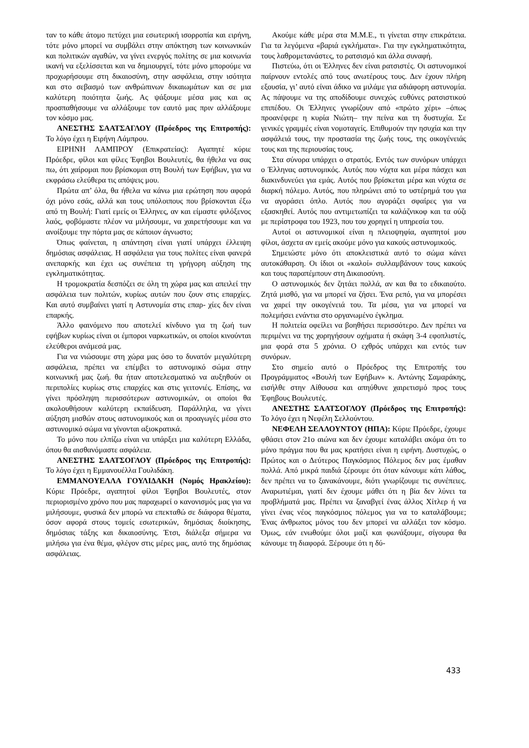ταν το κάθε άτομο πετύχει μια εσωτερική ισορροπία και ειρήνη, τότε μόνο μπορεί να συμβάλει στην απόκτηση των κοινωνικών και πολιτικών αγαθών, να γίνει ενεργός πολίτης σε μια κοινωνία ικανή να εξελίσσεται και να δημιουργεί, τότε μόνο μπορούμε να προχωρήσουμε στη δικαιοσύνη, στην ασφάλεια, στην ισότητα και στο σεβασμό των ανθρώπινων δικαιωμάτων και σε μια καλύτερη ποιότητα ζωής. Ας ψάξουμε μέσα μας και ας προσπαθήσουμε να αλλάξουμε τον εαυτό μας πριν αλλάξουμε τον κόσμο μας.
ΑΝΕΣΤΗΣ ΣΑΑΤΣΑΓΛΟΥ (Πρόεδρος της Επιτροπής): Το λόγο έχει η Ειρήνη Λάμπρου.
ΕΙΡΗΝΗ ΛΑΜΠΡΟΥ (Επικρατείας): Αγαπητέ κύριε Πρόεδρε, φίλοι και φίλες Έφηβοι Βουλευτές, θα ήθελα να σας πω, ότι χαίρομαι που βρίσκομαι στη Βουλή των Εφήβων, για να εκφράσω ελεύθερα τις απόψεις μου.
Πρώτα απ’ όλα, θα ήθελα να κάνω μια ερώτηση που αφορά όχι μόνο εσάς, αλλά και τους υπόλοιπους που βρίσκονται έξω από τη Βουλή: Γιατί εμείς οι Έλληνες, αν και είμαστε φιλόξενος λαός, φοβόμαστε πλέον να μιλήσουμε, να χαιρετήσουμε και να ανοίξουμε την πόρτα μας σε κάποιον άγνωστο;
Όπως φαίνεται, η απάντηση είναι γιατί υπάρχει έλλειψη δημόσιας ασφάλειας. Η ασφάλεια για τους πολίτες είναι φανερά ανεπαρκής και έχει ως συνέπεια τη γρήγορη αύξηση της εγκληματικότητας.
Η τρομοκρατία δεσπόζει σε όλη τη χώρα μας και απειλεί την ασφάλεια των πολιτών, κυρίως αυτών που ζουν στις επαρχίες. Και αυτό συμβαίνει γιατί η Αστυνομία στις επαρ- χίες δεν είναι επαρκής.
Άλλο φαινόμενο που αποτελεί κίνδυνο για τη ζωή των εφήβων κυρίως είναι οι έμποροι ναρκωτικών, οι οποίοι κινούνται ελεύθεροι ανάμεσά μας.
Για να νιώσουμε στη χώρα μας όσο το δυνατόν μεγαλύτερη ασφάλεια, πρέπει να επέμβει το αστυνομικό σώμα στην κοινωνική μας ζωή. θα ήταν αποτελεσματικό να αυξηθούν οι περιπολίες κυρίως στις επαρχίες και στις γειτονιές. Επίσης, να γίνει πρόσληψη περισσότερων αστυνομικών, οι οποίοι θα ακολουθήσουν καλύτερη εκπαίδευση. Παράλληλα, να γίνει αύξηση μισθών στους αστυνομικούς και οι προαγωγές μέσα στο αστυνομικό σώμα να γίνονται αξιοκρατικά.
Το μόνο που ελπίζω είναι να υπάρξει μια καλύτερη Ελλάδα, όπου θα αισθανόμαστε ασφάλεια.
ΑΝΕΣΤΗΣ ΣΑΑΤΣΟΓΛΟΥ (Πρόεδρος της Επιτροπής): Το λόγο έχει η Εμμανουέλλα Γουλιδάκη.
ΕΜΜΑΝΟΥΕΛΛΑ ΓΟΥΛΙΔΑΚΗ (Νομός Ηρακλείου): Κύριε Πρόεδρε, αγαπητοί φίλοι Έφηβοι Βουλευτές, στον περιορισμένο χρόνο που μας παραχωρεί ο κανονισμός μας για να μιλήσουμε, φυσικά δεν μπορώ να επεκταθώ σε διάφορα θέματα, όσον αφορά στους τομείς εσωτερικών, δημόσιας διοίκησης, δημόσιας τάξης και δικαιοσύνης. Έτσι, διάλεξα σήμερα να μιλήσω για ένα θέμα, φλέγον στις μέρες μας, αυτό της δημόσιας ασφάλειας.
Ακούμε κάθε μέρα στα Μ.Μ.Ε., τι γίνεται στην επικράτεια. Για τα λεγόμενα «βαριά εγκλήματα». Για την εγκληματικότητα, τους λαθρομετανάστες, το ρατσισμό και άλλα συναφή.
Πιστεύω, ότι οι Έλληνες δεν είναι ρατσιστές. Οι αστυνομικοί παίρνουν εντολές από τους ανωτέρους τους. Δεν έχουν πλήρη εξουσία, γι’ αυτό είναι άδικο να μιλάμε για αδιάφορη αστυνομία. Ας πάψουμε να της αποδίδουμε συνεχώς ευθύνες ρατσιστικού επιπέδου. Οι Έλληνες γνωρίζουν από «πρώτο χέρι» –όπως προανέφερε η κυρία Νιώτη– την πείνα και τη δυστυχία. Σε γενικές γραμμές είναι νομοταγείς. Επιθυμούν την ησυχία και την ασφάλειά τους, την προστασία της ζωής τους, της οικογένειάς τους και της περιουσίας τους.
Στα σύνορα υπάρχει ο στρατός. Εντός των συνόρων υπάρχει ο Έλληνας αστυνομικός. Αυτός που νύχτα και μέρα πάσχει και διακινδυνεύει για εμάς. Αυτός που βρίσκεται μέρα και νύχτα σε διαρκή πόλεμο. Αυτός, που πληρώνει από το υστέρημά του για να αγοράσει όπλο. Αυτός που αγοράζει σφαίρες για να εξασκηθεί. Αυτός που αντιμετωπίζει τα καλάζνικοφ και τα ούζι με περίστροφα του 1923, που του χορηγεί η υπηρεσία του.
Αυτοί οι αστυνομικοί είναι η πλειοψηφία, αγαπητοί μου φίλοι, άσχετα αν εμείς ακούμε μόνο για κακούς αστυνομικούς.
Σημειώστε μόνο ότι αποκλειστικά αυτό το σώμα κάνει αυτοκάθαρση. Οι ίδιοι οι «καλοί» συλλαμβάνουν τους κακούς και τους παραπέμπουν στη Δικαιοσύνη.
Ο αστυνομικός δεν ζητάει πολλά, αν και θα το εδικαιούτο. Ζητά μισθό, για να μπορεί να ζήσει. Ένα ρεπό, για να μπορέσει να χαρεί την οικογένειά του. Τα μέσα, για να μπορεί να πολεμήσει ενάντια στο οργανωμένο έγκλημα.
Η πολιτεία οφείλει να βοηθήσει περισσότερο. Δεν πρέπει να περιμένει να της χορηγήσουν οχήματα ή σκάφη 3-4 εφοπλιστές, μια φορά στα 5 χρόνια. Ο εχθρός υπάρχει και εντός των συνόρων.
Στο σημείο αυτό ο Πρόεδρος της Επιτροπής του Προγράμματος «Βουλή των Εφήβων» κ. Αντώνης Σαμαράκης, εισήλθε στην Αίθουσα και απηύθυνε χαιρετισμό προς τους Έφηβους Βουλευτές.
ΑΝΕΣΤΗΣ ΣΑΑΤΣΟΓΛΟΥ (Πρόεδρος της Επιτροπής): Το λόγο έχει η Νεφέλη Σελλούντου.
ΝΕΦΕΛΗ ΣΕΛΛΟΥΝΤΟΥ (ΗΠΑ): Κύριε Πρόεδρε, έχουμε φθάσει στον 21ο αιώνα και δεν έχουμε καταλάβει ακόμα ότι το μόνο πράγμα που θα μας κρατήσει είναι η ειρήνη. Δυστυχώς, ο Πρώτος και ο Δεύτερος Παγκόσμιος Πόλεμος δεν μας έμαθαν πολλά. Από μικρά παιδιά ξέρουμε ότι όταν κάνουμε κάτι λάθος, δεν πρέπει να το ξανακάνουμε, διότι γνωρίζουμε τις συνέπειες. Αναρωτιέμαι, γιατί δεν έχουμε μάθει ότι η βία δεν λύνει τα προβλήματά μας. Πρέπει να ξαναβγεί ένας άλλος Χίτλερ ή να γίνει ένας νέος παγκόσμιος πόλεμος για να το καταλάβουμε; Ένας άνθρωπος μόνος του δεν μπορεί να αλλάξει τον κόσμο. Όμως, εάν ενωθούμε όλοι μαζί και φωνάξουμε, σίγουρα θα κάνουμε τη διαφορά. Ξέρουμε ότι η δύ-
433